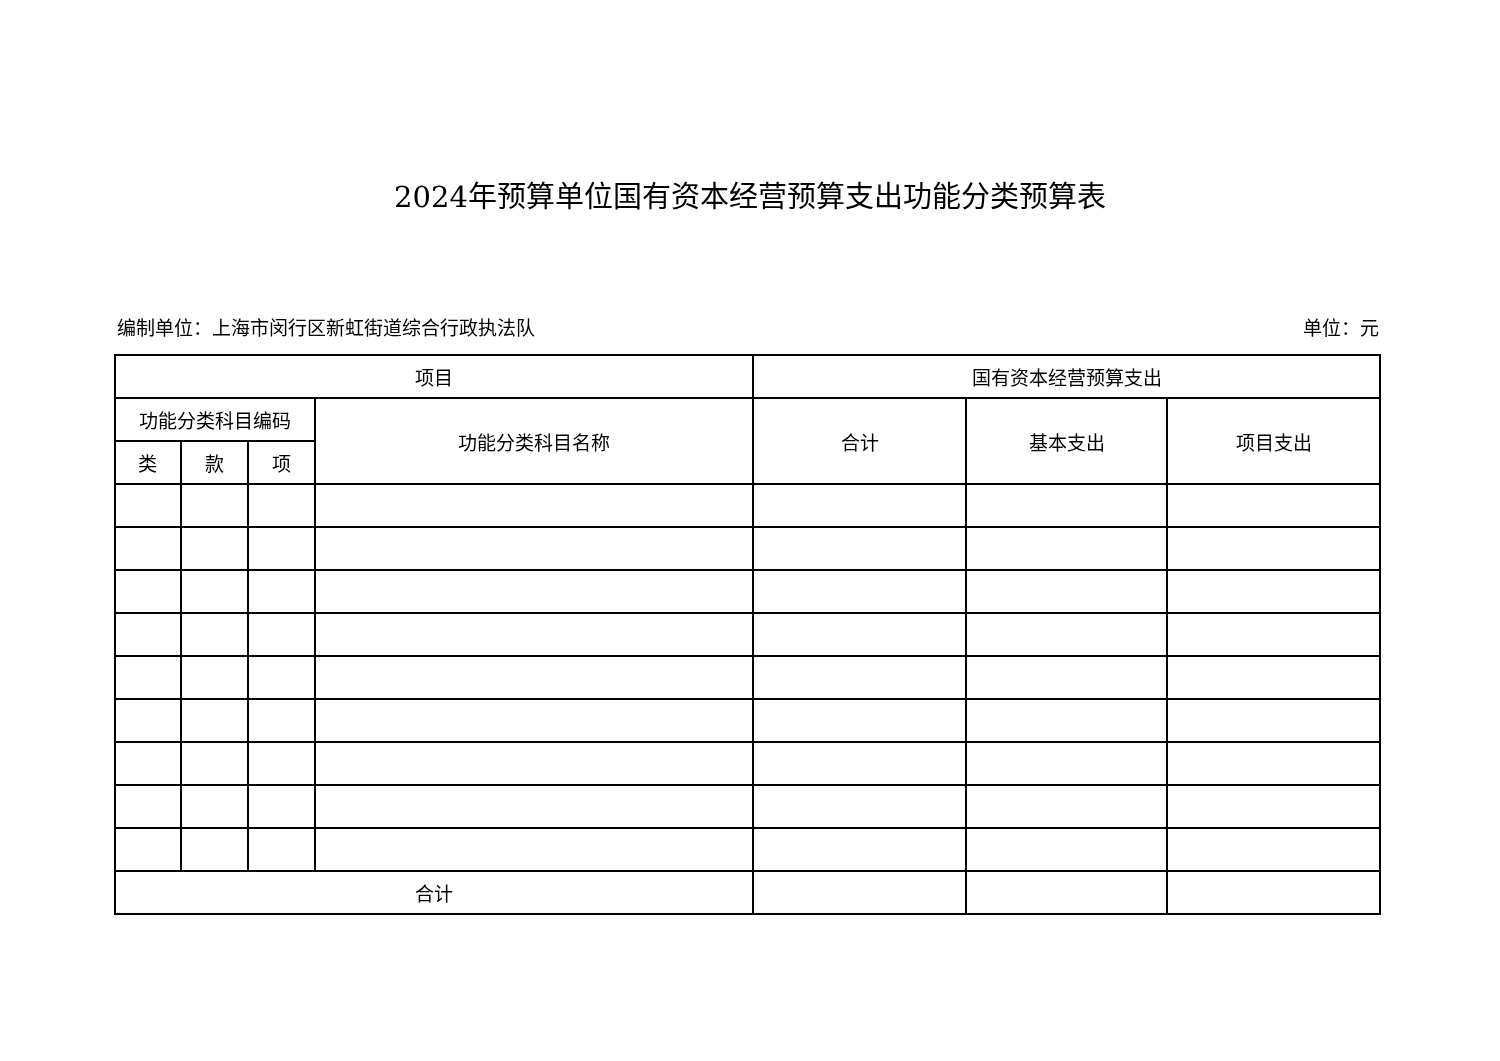2024年预算单位国有资本经营预算支出功能分类预算表
编制单位：上海市闵行区新虹街道综合行政执法队 单位：元
| 项目 | | | | 国有资本经营预算支出 | | |
| --- | --- | --- | --- | --- | --- | --- |
| 功能分类科目编码 | | | 功能分类科目名称 | 合计 | 基本支出 | 项目支出 |
| 类 | 款 | 项 | | | | |
| 合计 | | | | | | |